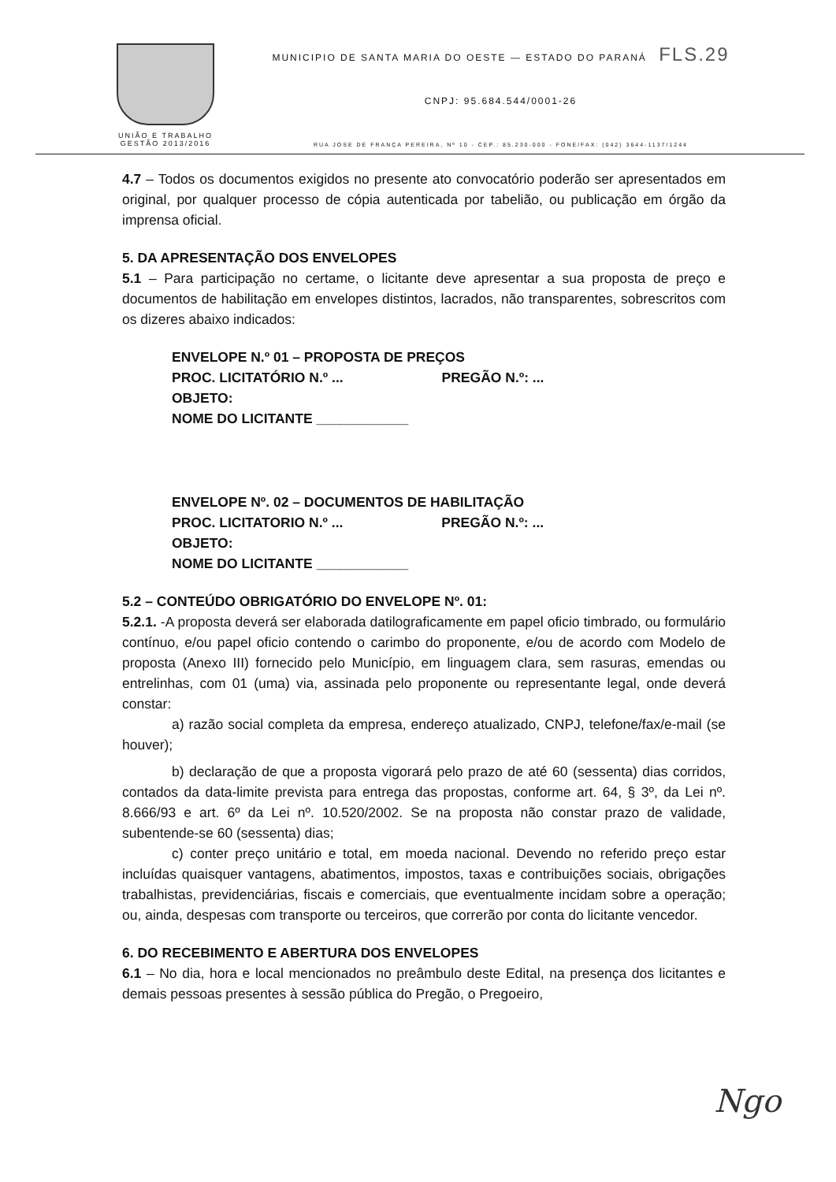UNIÃO E TRABALHO
GESTÃO 2013/2016
MUNICIPIO DE SANTA MARIA DO OESTE — ESTADO DO PARANÁ FLS.29
CNPJ: 95.684.544/0001-26
RUA JOSE DE FRANÇA PEREIRA, Nº 10 - CEP.: 85.230-000 - FONE/FAX: (042) 3644-1137/1244
4.7 – Todos os documentos exigidos no presente ato convocatório poderão ser apresentados em original, por qualquer processo de cópia autenticada por tabelião, ou publicação em órgão da imprensa oficial.
5. DA APRESENTAÇÃO DOS ENVELOPES
5.1 – Para participação no certame, o licitante deve apresentar a sua proposta de preço e documentos de habilitação em envelopes distintos, lacrados, não transparentes, sobrescritos com os dizeres abaixo indicados:
ENVELOPE N.º 01 – PROPOSTA DE PREÇOS
PROC. LICITATÓRIO N.º ... PREGÃO N.º: ...
OBJETO:
NOME DO LICITANTE ____________
ENVELOPE Nº. 02 – DOCUMENTOS DE HABILITAÇÃO
PROC. LICITATORIO N.º ... PREGÃO N.º: ...
OBJETO:
NOME DO LICITANTE ____________
5.2 – CONTEÚDO OBRIGATÓRIO DO ENVELOPE Nº. 01:
5.2.1. -A proposta deverá ser elaborada datilograficamente em papel oficio timbrado, ou formulário contínuo, e/ou papel oficio contendo o carimbo do proponente, e/ou de acordo com Modelo de proposta (Anexo III) fornecido pelo Município, em linguagem clara, sem rasuras, emendas ou entrelinhas, com 01 (uma) via, assinada pelo proponente ou representante legal, onde deverá constar:
a) razão social completa da empresa, endereço atualizado, CNPJ, telefone/fax/e-mail (se houver);
b) declaração de que a proposta vigorará pelo prazo de até 60 (sessenta) dias corridos, contados da data-limite prevista para entrega das propostas, conforme art. 64, § 3º, da Lei nº. 8.666/93 e art. 6º da Lei nº. 10.520/2002. Se na proposta não constar prazo de validade, subentende-se 60 (sessenta) dias;
c) conter preço unitário e total, em moeda nacional. Devendo no referido preço estar incluídas quaisquer vantagens, abatimentos, impostos, taxas e contribuições sociais, obrigações trabalhistas, previdenciárias, fiscais e comerciais, que eventualmente incidam sobre a operação; ou, ainda, despesas com transporte ou terceiros, que correrão por conta do licitante vencedor.
6. DO RECEBIMENTO E ABERTURA DOS ENVELOPES
6.1 – No dia, hora e local mencionados no preâmbulo deste Edital, na presença dos licitantes e demais pessoas presentes à sessão pública do Pregão, o Pregoeiro,
Ngo